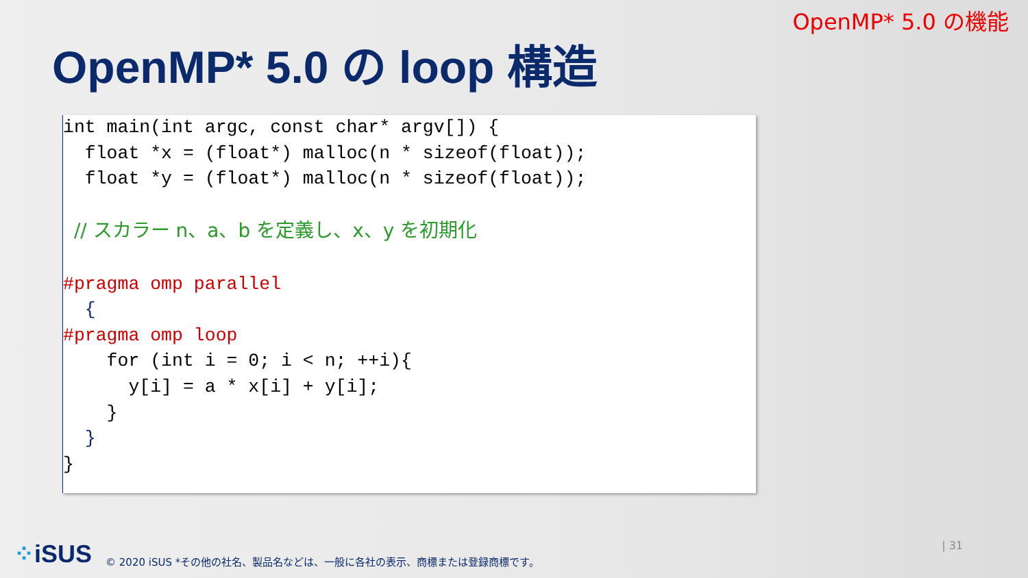OpenMP* 5.0 の機能
OpenMP* 5.0 の loop 構造
int main(int argc, const char* argv[]) {
  float *x = (float*) malloc(n * sizeof(float));
  float *y = (float*) malloc(n * sizeof(float));

 // スカラー n、a、b を定義し、x、y を初期化

#pragma omp parallel
  {
#pragma omp loop
    for (int i = 0; i < n; ++i){
      y[i] = a * x[i] + y[i];
    }
  }
}
⁘iSUS
© 2020 iSUS *その他の社名、製品名などは、一般に各社の表示、商標または登録商標です。
| 31